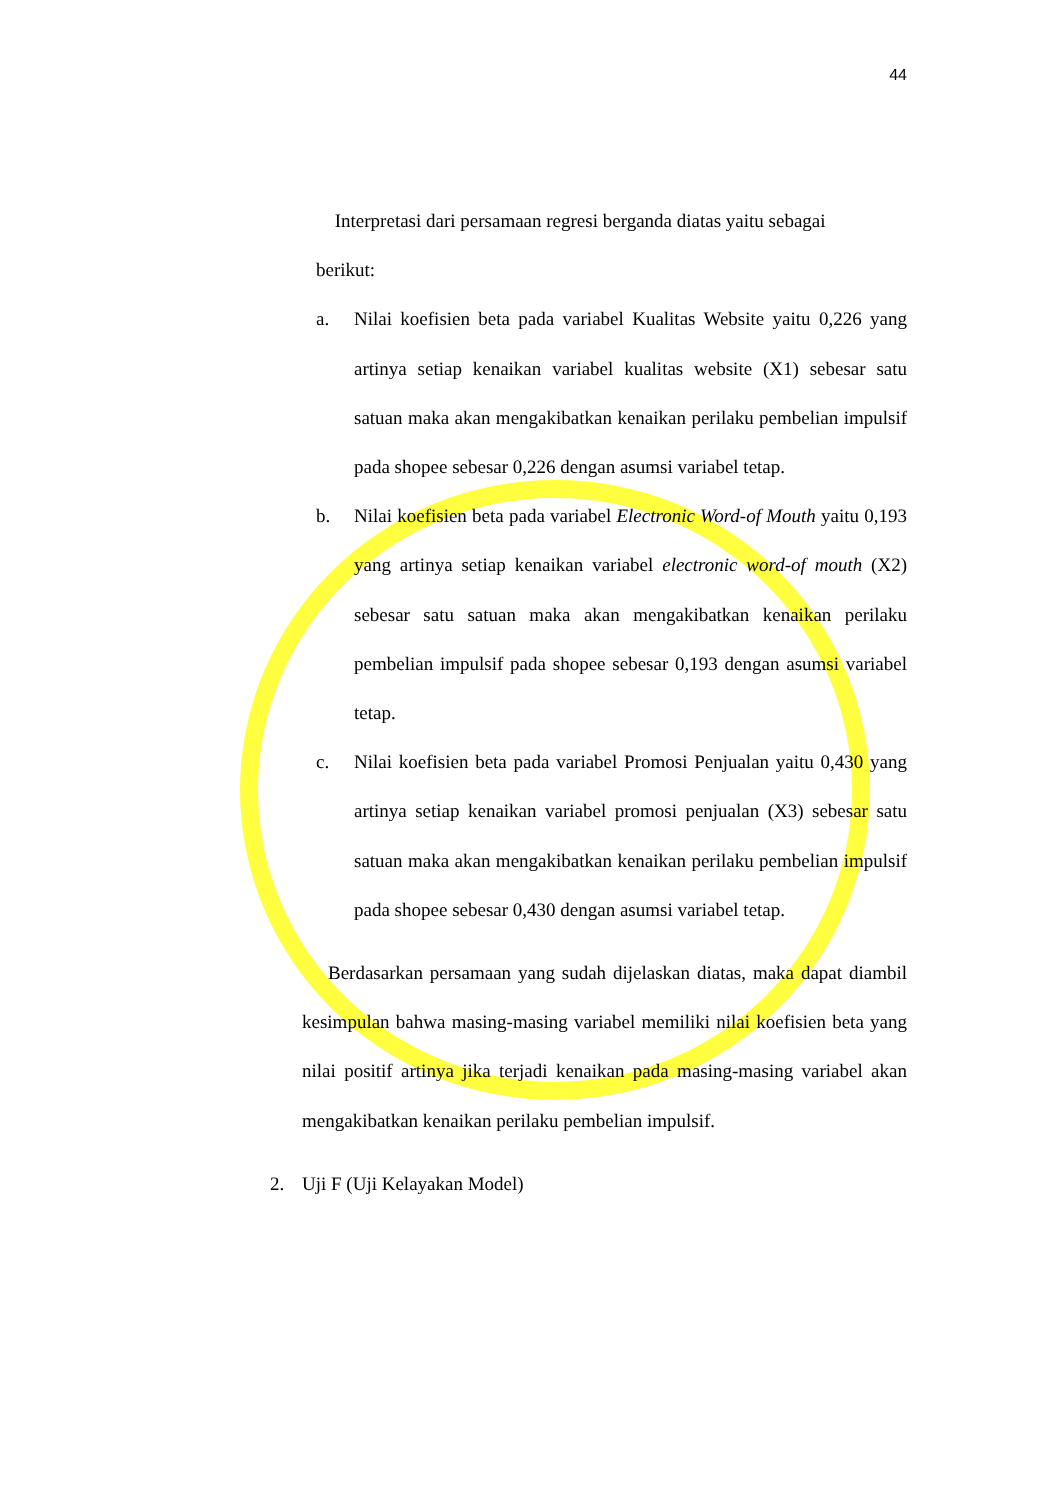44
Interpretasi dari persamaan regresi berganda diatas yaitu sebagai
berikut:
a. Nilai koefisien beta pada variabel Kualitas Website yaitu 0,226 yang artinya setiap kenaikan variabel kualitas website (X1) sebesar satu satuan maka akan mengakibatkan kenaikan perilaku pembelian impulsif pada shopee sebesar 0,226 dengan asumsi variabel tetap.
b. Nilai koefisien beta pada variabel Electronic Word-of Mouth yaitu 0,193 yang artinya setiap kenaikan variabel electronic word-of mouth (X2) sebesar satu satuan maka akan mengakibatkan kenaikan perilaku pembelian impulsif pada shopee sebesar 0,193 dengan asumsi variabel tetap.
c. Nilai koefisien beta pada variabel Promosi Penjualan yaitu 0,430 yang artinya setiap kenaikan variabel promosi penjualan (X3) sebesar satu satuan maka akan mengakibatkan kenaikan perilaku pembelian impulsif pada shopee sebesar 0,430 dengan asumsi variabel tetap.
Berdasarkan persamaan yang sudah dijelaskan diatas, maka dapat diambil kesimpulan bahwa masing-masing variabel memiliki nilai koefisien beta yang nilai positif artinya jika terjadi kenaikan pada masing-masing variabel akan mengakibatkan kenaikan perilaku pembelian impulsif.
2. Uji F (Uji Kelayakan Model)